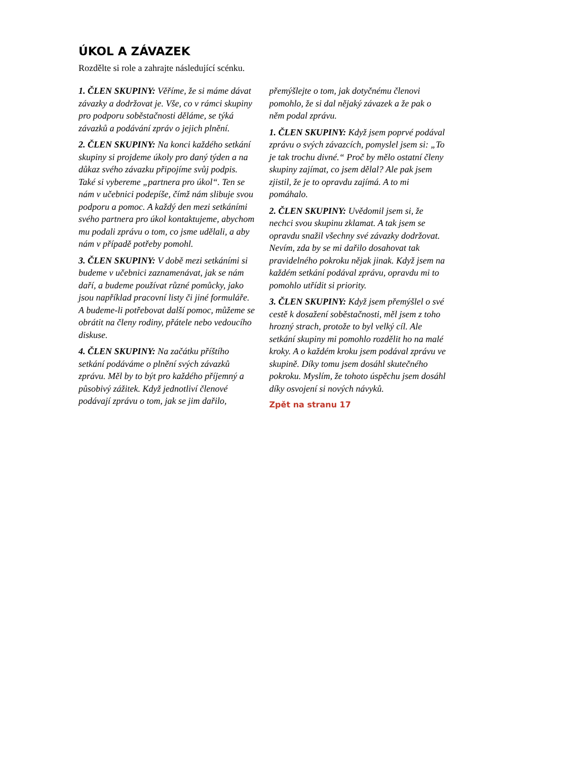ÚKOL A ZÁVAZEK
Rozdělte si role a zahrajte následující scénku.
1. ČLEN SKUPINY: Věříme, že si máme dávat závazky a dodržovat je. Vše, co v rámci skupiny pro podporu soběstačnosti děláme, se týká závazků a podávání zpráv o jejich plnění.
2. ČLEN SKUPINY: Na konci každého setkání skupiny si projdeme úkoly pro daný týden a na důkaz svého závazku připojíme svůj podpis. Také si vybereme „partnera pro úkol“. Ten se nám v učebnici podepíše, čímž nám slibuje svou podporu a pomoc. A každý den mezi setkáními svého partnera pro úkol kontaktujeme, abychom mu podali zprávu o tom, co jsme udělali, a aby nám v případě potřeby pomohl.
3. ČLEN SKUPINY: V době mezi setkáními si budeme v učebnici zaznamenávat, jak se nám daří, a budeme používat různé pomůcky, jako jsou například pracovní listy či jiné formuláře. A budeme-li potřebovat další pomoc, můžeme se obrátit na členy rodiny, přátele nebo vedoucího diskuse.
4. ČLEN SKUPINY: Na začátku příštího setkání podáváme o plnění svých závazků zprávu. Měl by to být pro každého příjemný a působivý zážitek. Když jednotliví členové podávají zprávu o tom, jak se jim dařilo, přemýšlejte o tom, jak dotyčnému členovi pomohlo, že si dal nějaký závazek a že pak o něm podal zprávu.
1. ČLEN SKUPINY: Když jsem poprvé podával zprávu o svých závazcích, pomyslel jsem si: „To je tak trochu divné.“ Proč by mělo ostatní členy skupiny zajímat, co jsem dělal? Ale pak jsem zjistil, že je to opravdu zajímá. A to mi pomáhalo.
2. ČLEN SKUPINY: Uvědomil jsem si, že nechci svou skupinu zklamat. A tak jsem se opravdu snažil všechny své závazky dodržovat. Nevím, zda by se mi dařilo dosahovat tak pravidelného pokroku nějak jinak. Když jsem na každém setkání podával zprávu, opravdu mi to pomohlo utřídit si priority.
3. ČLEN SKUPINY: Když jsem přemýšlel o své cestě k dosažení soběstačnosti, měl jsem z toho hrozný strach, protože to byl velký cíl. Ale setkání skupiny mi pomohlo rozdělit ho na malé kroky. A o každém kroku jsem podával zprávu ve skupině. Díky tomu jsem dosáhl skutečného pokroku. Myslím, že tohoto úspěchu jsem dosáhl díky osvojení si nových návyků.
Zpět na stranu 17